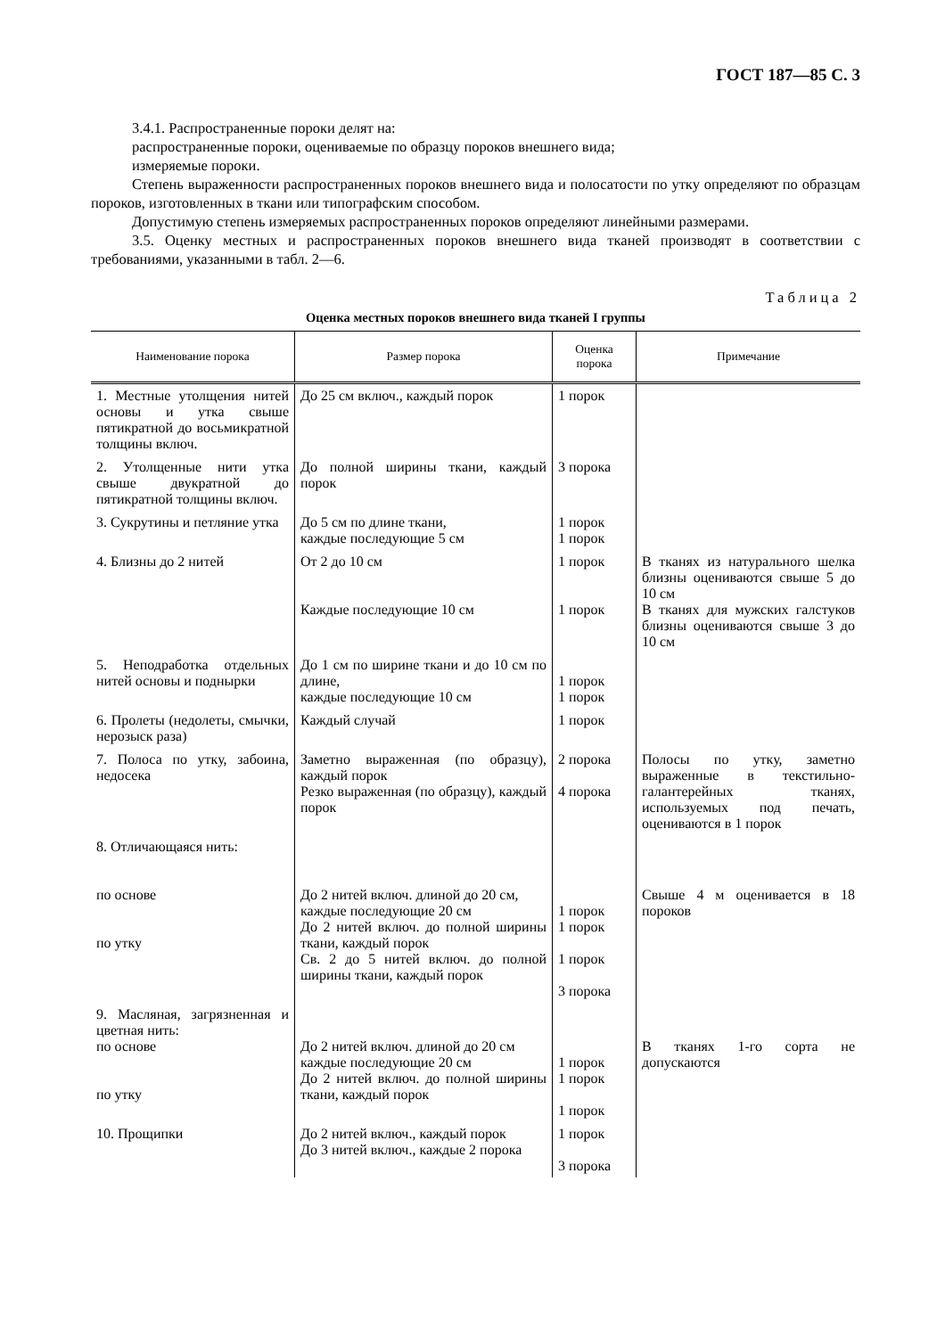ГОСТ 187—85 С. 3
3.4.1. Распространенные пороки делят на:
распространенные пороки, оцениваемые по образцу пороков внешнего вида;
измеряемые пороки.
Степень выраженности распространенных пороков внешнего вида и полосатости по утку определяют по образцам пороков, изготовленных в ткани или типографским способом.
Допустимую степень измеряемых распространенных пороков определяют линейными размерами.
3.5. Оценку местных и распространенных пороков внешнего вида тканей производят в соответствии с требованиями, указанными в табл. 2—6.
Таблица 2
Оценка местных пороков внешнего вида тканей I группы
| Наименование порока | Размер порока | Оценка порока | Примечание |
| --- | --- | --- | --- |
| 1. Местные утолщения нитей основы и утка свыше пятикратной до восьмикратной толщины включ. | До 25 см включ., каждый порок | 1 порок | |
| 2. Утолщенные нити утка свыше двукратной до пятикратной толщины включ. | До полной ширины ткани, каждый порок | 3 порока | |
| 3. Сукрутины и петляние утка | До 5 см по длине ткани, каждые последующие 5 см | 1 порок 1 порок | |
| 4. Близны до 2 нитей | От 2 до 10 см Каждые последующие 10 см | 1 порок 1 порок | В тканях из натурального шелка близны оцениваются свыше 5 до 10 см В тканях для мужских галстуков близны оцениваются свыше 3 до 10 см |
| 5. Неподработка отдельных нитей основы и поднырки | До 1 см по ширине ткани и до 10 см по длине, каждые последующие 10 см | 1 порок 1 порок | |
| 6. Пролеты (недолеты, смычки, нерозыск раза) | Каждый случай | 1 порок | |
| 7. Полоса по утку, забоина, недосека | Заметно выраженная (по образцу), каждый порок Резко выраженная (по образцу), каждый порок | 2 порока 4 порока | Полосы по утку, заметно выраженные в текстильно-галантерейных тканях, используемых под печать, оцениваются в 1 порок |
| 8. Отличающаяся нить: по основе по утку | До 2 нитей включ. длиной до 20 см, каждые последующие 20 см До 2 нитей включ. до полной ширины ткани, каждый порок Св. 2 до 5 нитей включ. до полной ширины ткани, каждый порок | 1 порок 1 порок 1 порок 3 порока | Свыше 4 м оценивается в 18 пороков |
| 9. Масляная, загрязненная и цветная нить: по основе по утку | До 2 нитей включ. длиной до 20 см каждые последующие 20 см До 2 нитей включ. до полной ширины ткани, каждый порок | 1 порок 1 порок 1 порок | В тканях 1-го сорта не допускаются |
| 10. Прощипки | До 2 нитей включ., каждый порок До 3 нитей включ., каждые 2 порока | 1 порок 3 порока | |